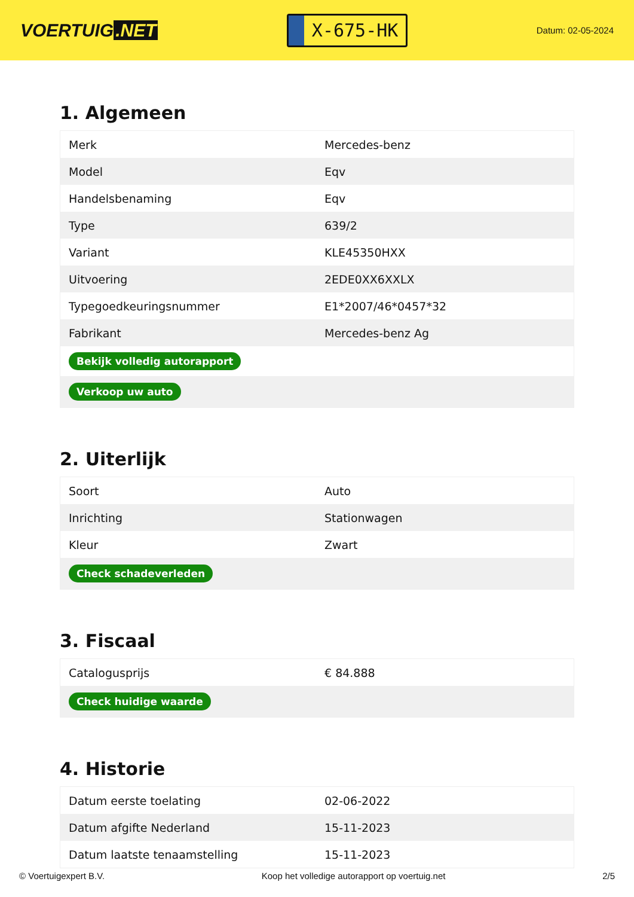VOERTUIG.NET
X-675-HK
Datum: 02-05-2024
1. Algemeen
| Merk | Mercedes-benz |
| Model | Eqv |
| Handelsbenaming | Eqv |
| Type | 639/2 |
| Variant | KLE45350HXX |
| Uitvoering | 2EDE0XX6XXLX |
| Typegoedkeuringsnummer | E1*2007/46*0457*32 |
| Fabrikant | Mercedes-benz Ag |
| Bekijk volledig autorapport | |
| Verkoop uw auto | |
2. Uiterlijk
| Soort | Auto |
| Inrichting | Stationwagen |
| Kleur | Zwart |
| Check schadeverleden | |
3. Fiscaal
| Catalogusprijs | € 84.888 |
| Check huidige waarde | |
4. Historie
| Datum eerste toelating | 02-06-2022 |
| Datum afgifte Nederland | 15-11-2023 |
| Datum laatste tenaamstelling | 15-11-2023 |
© Voertuigexpert B.V. Koop het volledige autorapport op voertuig.net 2/5